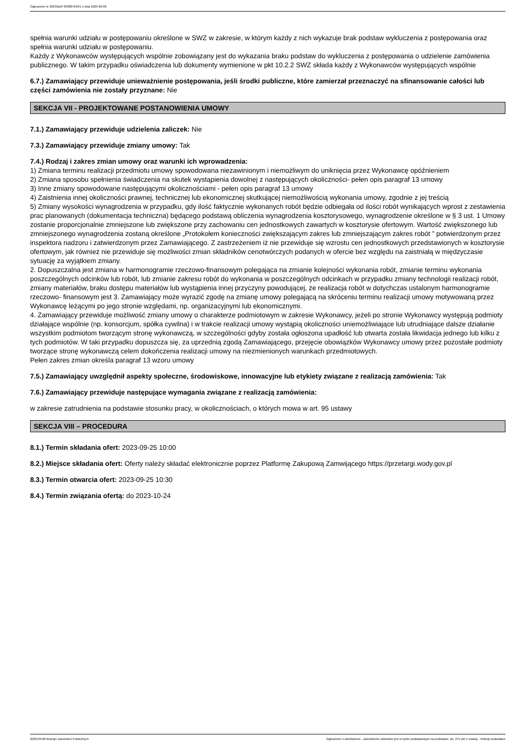Ogłoszenie nr 2023/BZP 00388764/01 z dnia 2023-09-08
spełnia warunki udziału w postępowaniu określone w SWZ w zakresie, w którym każdy z nich wykazuje brak podstaw wykluczenia z postępowania oraz spełnia warunki udziału w postępowaniu.
Każdy z Wykonawców występujących wspólnie zobowiązany jest do wykazania braku podstaw do wykluczenia z postępowania o udzielenie zamówienia publicznego. W takim przypadku oświadczenia lub dokumenty wymienione w pkt 10.2.2 SWZ składa każdy z Wykonawców występujących wspólnie
6.7.) Zamawiający przewiduje unieważnienie postępowania, jeśli środki publiczne, które zamierzał przeznaczyć na sfinansowanie całości lub części zamówienia nie zostały przyznane: Nie
SEKCJA VII - PROJEKTOWANE POSTANOWIENIA UMOWY
7.1.) Zamawiający przewiduje udzielenia zaliczek: Nie
7.3.) Zamawiający przewiduje zmiany umowy: Tak
7.4.) Rodzaj i zakres zmian umowy oraz warunki ich wprowadzenia:
1) Zmiana terminu realizacji przedmiotu umowy spowodowana niezawinionym i niemożliwym do uniknięcia przez Wykonawcę opóźnieniem
2) Zmiana sposobu spełnienia świadczenia na skutek wystąpienia dowolnej z następujących okoliczności- pełen opis paragraf 13 umowy
3) Inne zmiany spowodowane następującymi okolicznościami - pełen opis paragraf 13 umowy
4) Zaistnienia innej okoliczności prawnej, technicznej lub ekonomicznej skutkującej niemożliwością wykonania umowy, zgodnie z jej treścią
5) Zmiany wysokości wynagrodzenia w przypadku, gdy ilość faktycznie wykonanych robót będzie odbiegała od ilości robót wynikających wprost z zestawienia prac planowanych (dokumentacja techniczna) będącego podstawą obliczenia wynagrodzenia kosztorysowego, wynagrodzenie określone w § 3 ust. 1 Umowy zostanie proporcjonalnie zmniejszone lub zwiększone przy zachowaniu cen jednostkowych zawartych w kosztorysie ofertowym. Wartość zwiększonego lub zmniejszonego wynagrodzenia zostaną określone „Protokołem konieczności zwiększającym zakres lub zmniejszającym zakres robót ” potwierdzonym przez inspektora nadzoru i zatwierdzonym przez Zamawiającego. Z zastrzeżeniem iż nie przewiduje się wzrostu cen jednostkowych przedstawionych w kosztorysie ofertowym, jak również nie przewiduje się możliwości zmian składników cenotwórczych podanych w ofercie bez względu na zaistniałą w międzyczasie sytuację za wyjątkiem zmiany.
2. Dopuszczalna jest zmiana w harmonogramie rzeczowo-finansowym polegająca na zmianie kolejności wykonania robót, zmianie terminu wykonania poszczególnych odcinków lub robót, lub zmianie zakresu robót do wykonania w poszczególnych odcinkach w przypadku zmiany technologii realizacji robót, zmiany materiałów, braku dostępu materiałów lub wystąpienia innej przyczyny powodującej, że realizacja robót w dotychczas ustalonym harmonogramie rzeczowo- finansowym jest 3. Zamawiający może wyrazić zgodę na zmianę umowy polegającą na skróceniu terminu realizacji umowy motywowaną przez Wykonawcę leżącymi po jego stronie względami, np. organizacyjnymi lub ekonomicznymi.
4. Zamawiający przewiduje możliwość zmiany umowy o charakterze podmiotowym w zakresie Wykonawcy, jeżeli po stronie Wykonawcy występują podmioty działające wspólnie (np. konsorcjum, spółka cywilna) i w trakcie realizacji umowy wystąpią okoliczności uniemożliwiające lub utrudniające dalsze działanie wszystkim podmiotom tworzącym stronę wykonawczą, w szczególności gdyby została ogłoszona upadłość lub otwarta została likwidacja jednego lub kilku z tych podmiotów. W taki przypadku dopuszcza się, za uprzednią zgodą Zamawiającego, przejęcie obowiązków Wykonawcy umowy przez pozostałe podmioty tworzące stronę wykonawczą celem dokończenia realizacji umowy na niezmienionych warunkach przedmiotowych.
Pełen zakres zmian określa paragraf 13 wzoru umowy
7.5.) Zamawiający uwzględnił aspekty społeczne, środowiskowe, innowacyjne lub etykiety związane z realizacją zamówienia: Tak
7.6.) Zamawiający przewiduje następujące wymagania związane z realizacją zamówienia:
w zakresie zatrudnienia na podstawie stosunku pracy, w okolicznościach, o których mowa w art. 95 ustawy
SEKCJA VIII – PROCEDURA
8.1.) Termin składania ofert: 2023-09-25 10:00
8.2.) Miejsce składania ofert: Oferty należy składać elektronicznie poprzez Platformę Zakupową Zamwijącego https://przetargi.wody.gov.pl
8.3.) Termin otwarcia ofert: 2023-09-25 10:30
8.4.) Termin związania ofertą: do 2023-10-24
2023-09-08 Biuletyn Zamówień Publicznych Ogłoszenie o zamówieniu - Zamówienie udzielane jest w trybie podstawowym na podstawie: art. 275 pkt 1 ustawy - Roboty budowlane